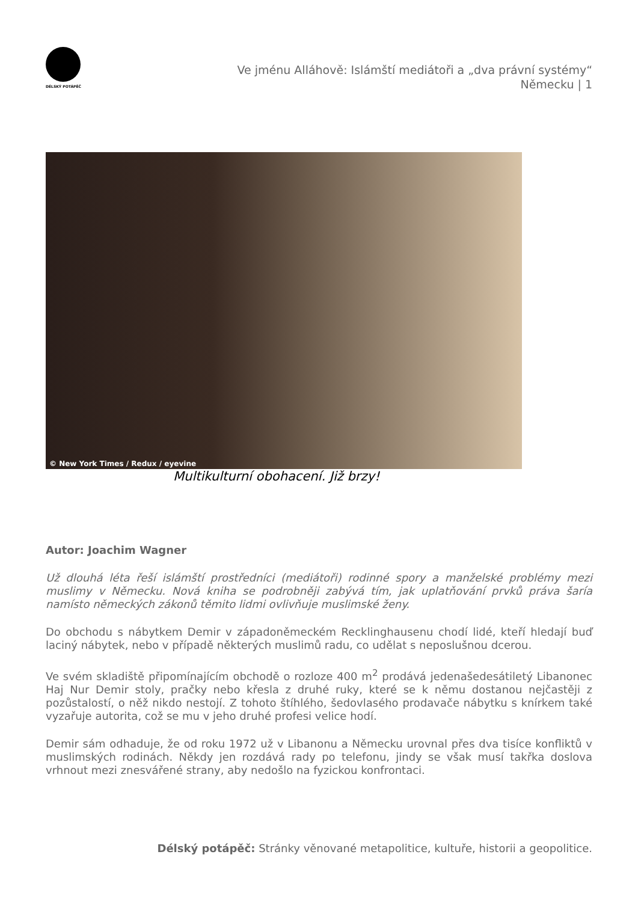DÉLSKÝ POTÁPĚČ
Ve jménu Alláhově: Islámští mediátoři a „dva právní systémy“
Německu | 1
© New York Times / Redux / eyevine
Multikulturní obohacení. Již brzy!
Autor: Joachim Wagner
Už dlouhá léta řeší islámští prostředníci (mediátoři) rodinné spory a manželské problémy mezi muslimy v Německu. Nová kniha se podrobněji zabývá tím, jak uplatňování prvků práva šaría namísto německých zákonů těmito lidmi ovlivňuje muslimské ženy.
Do obchodu s nábytkem Demir v západoněmeckém Recklinghausenu chodí lidé, kteří hledají buď laciný nábytek, nebo v případě některých muslimů radu, co udělat s neposlušnou dcerou.
Ve svém skladiště připomínajícím obchodě o rozloze 400 m<sup>2</sup> prodává jedenašedesátiletý Libanonec Haj Nur Demir stoly, pračky nebo křesla z druhé ruky, které se k němu dostanou nejčastěji z pozůstalostí, o něž nikdo nestojí. Z tohoto štíhlého, šedovlasého prodavače nábytku s knírkem také vyzařuje autorita, což se mu v jeho druhé profesi velice hodí.
Demir sám odhaduje, že od roku 1972 už v Libanonu a Německu urovnal přes dva tisíce konfliktů v muslimských rodinách. Někdy jen rozdává rady po telefonu, jindy se však musí takřka doslova vrhnout mezi znesvářené strany, aby nedošlo na fyzickou konfrontaci.
Délský potápěč: Stránky věnované metapolitice, kultuře, historii a geopolitice.